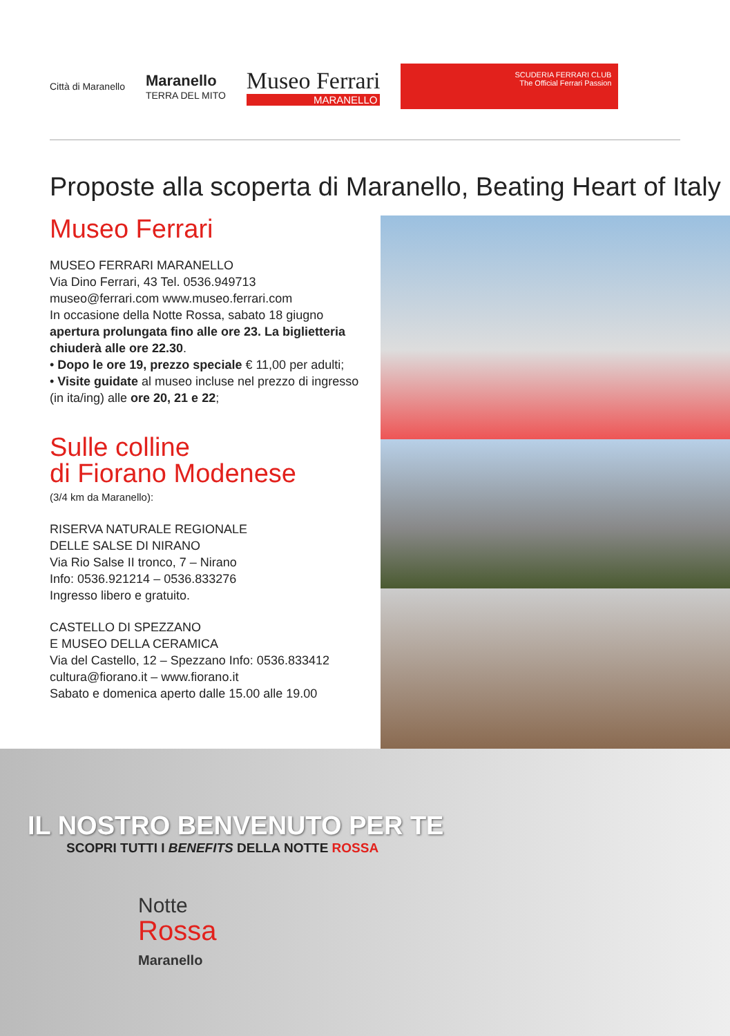Città di Maranello
Maranello
TERRA DEL MITO
Museo Ferrari
MARANELLO
SCUDERIA FERRARI CLUB
The Official Ferrari Passion
Proposte alla scoperta di Maranello, Beating Heart of Italy
Museo Ferrari
MUSEO FERRARI MARANELLO
Via Dino Ferrari, 43 Tel. 0536.949713
museo@ferrari.com www.museo.ferrari.com
In occasione della Notte Rossa, sabato 18 giugno apertura prolungata fino alle ore 23. La biglietteria chiuderà alle ore 22.30.
• Dopo le ore 19, prezzo speciale € 11,00 per adulti;
• Visite guidate al museo incluse nel prezzo di ingresso (in ita/ing) alle ore 20, 21 e 22;
Sulle colline
di Fiorano Modenese
(3/4 km da Maranello):
RISERVA NATURALE REGIONALE
DELLE SALSE DI NIRANO
Via Rio Salse II tronco, 7 – Nirano
Info: 0536.921214 – 0536.833276
Ingresso libero e gratuito.
CASTELLO DI SPEZZANO
E MUSEO DELLA CERAMICA
Via del Castello, 12 – Spezzano Info: 0536.833412
cultura@fiorano.it – www.fiorano.it
Sabato e domenica aperto dalle 15.00 alle 19.00
IL NOSTRO BENVENUTO PER TE
SCOPRI TUTTI I BENEFITS DELLA NOTTE ROSSA
Notte
Rossa
Maranello